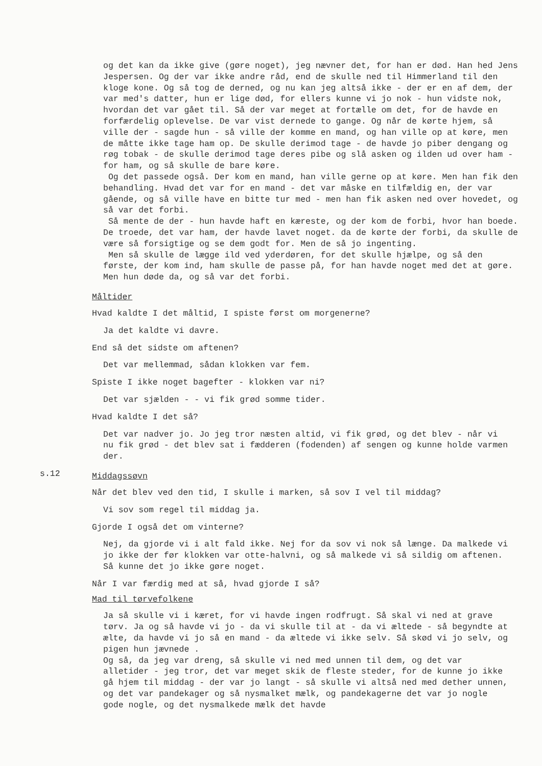og det kan da ikke give (gøre noget), jeg nævner det, for han er død. Han hed Jens Jespersen. Og der var ikke andre råd, end de skulle ned til Himmerland til den kloge kone. Og så tog de derned, og nu kan jeg altså ikke - der er en af dem, der var med's datter, hun er lige død, for ellers kunne vi jo nok - hun vidste nok, hvordan det var gået til. Så der var meget at fortælle om det, for de havde en forfærdelig oplevelse. De var vist dernede to gange. Og når de kørte hjem, så ville der - sagde hun - så ville der komme en mand, og han ville op at køre, men de måtte ikke tage ham op. De skulle derimod tage - de havde jo piber dengang og røg tobak - de skulle derimod tage deres pibe og slå asken og ilden ud over ham - for ham, og så skulle de bare køre.
Og det passede også. Der kom en mand, han ville gerne op at køre. Men han fik den behandling. Hvad det var for en mand - det var måske en tilfældig en, der var gående, og så ville have en bitte tur med - men han fik asken ned over hovedet, og så var det forbi.
Så mente de der - hun havde haft en kæreste, og der kom de forbi, hvor han boede. De troede, det var ham, der havde lavet noget. da de kørte der forbi, da skulle de være så forsigtige og se dem godt for. Men de så jo ingenting.
Men så skulle de lægge ild ved yderdøren, for det skulle hjælpe, og så den første, der kom ind, ham skulle de passe på, for han havde noget med det at gøre. Men hun døde da, og så var det forbi.
Måltider
Hvad kaldte I det måltid, I spiste først om morgenerne?
Ja det kaldte vi davre.
End så det sidste om aftenen?
Det var mellemmad, sådan klokken var fem.
Spiste I ikke noget bagefter - klokken var ni?
Det var sjælden - - vi fik grød somme tider.
Hvad kaldte I det så?
Det var nadver jo. Jo jeg tror næsten altid, vi fik grød, og det blev - når vi nu fik grød - det blev sat i fædderen (fodenden) af sengen og kunne holde varmen der.
s.12
Middagssøvn
Når det blev ved den tid, I skulle i marken, så sov I vel til middag?
Vi sov som regel til middag ja.
Gjorde I også det om vinterne?
Nej, da gjorde vi i alt fald ikke. Nej for da sov vi nok så længe. Da malkede vi jo ikke der før klokken var otte-halvni, og så malkede vi så sildig om aftenen. Så kunne det jo ikke gøre noget.
Når I var færdig med at så, hvad gjorde I så?
Mad til tørvefolkene
Ja så skulle vi i kæret, for vi havde ingen rodfrugt. Så skal vi ned at grave tørv. Ja og så havde vi jo - da vi skulle til at - da vi æltede - så begyndte at ælte, da havde vi jo så en mand - da æltede vi ikke selv. Så skød vi jo selv, og pigen hun jævnede .
Og så, da jeg var dreng, så skulle vi ned med unnen til dem, og det var alletider - jeg tror, det var meget skik de fleste steder, for de kunne jo ikke gå hjem til middag - der var jo langt - så skulle vi altså ned med dether unnen, og det var pandekager og så nysmalket mælk, og pandekagerne det var jo nogle gode nogle, og det nysmalkede mælk det havde